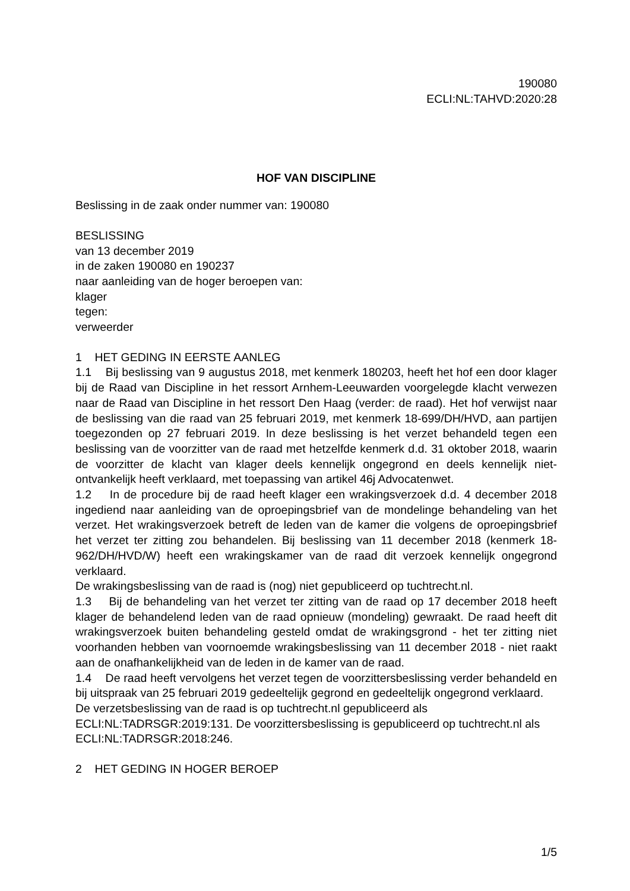190080
ECLI:NL:TAHVD:2020:28
HOF VAN DISCIPLINE
Beslissing in de zaak onder nummer van: 190080
BESLISSING
van 13 december 2019
in de zaken 190080 en 190237
naar aanleiding van de hoger beroepen van:
klager
tegen:
verweerder
1 HET GEDING IN EERSTE AANLEG
1.1 Bij beslissing van 9 augustus 2018, met kenmerk 180203, heeft het hof een door klager bij de Raad van Discipline in het ressort Arnhem-Leeuwarden voorgelegde klacht verwezen naar de Raad van Discipline in het ressort Den Haag (verder: de raad). Het hof verwijst naar de beslissing van die raad van 25 februari 2019, met kenmerk 18-699/DH/HVD, aan partijen toegezonden op 27 februari 2019. In deze beslissing is het verzet behandeld tegen een beslissing van de voorzitter van de raad met hetzelfde kenmerk d.d. 31 oktober 2018, waarin de voorzitter de klacht van klager deels kennelijk ongegrond en deels kennelijk niet-ontvankelijk heeft verklaard, met toepassing van artikel 46j Advocatenwet.
1.2 In de procedure bij de raad heeft klager een wrakingsverzoek d.d. 4 december 2018 ingediend naar aanleiding van de oproepingsbrief van de mondelinge behandeling van het verzet. Het wrakingsverzoek betreft de leden van de kamer die volgens de oproepingsbrief het verzet ter zitting zou behandelen. Bij beslissing van 11 december 2018 (kenmerk 18-962/DH/HVD/W) heeft een wrakingskamer van de raad dit verzoek kennelijk ongegrond verklaard.
De wrakingsbeslissing van de raad is (nog) niet gepubliceerd op tuchtrecht.nl.
1.3 Bij de behandeling van het verzet ter zitting van de raad op 17 december 2018 heeft klager de behandelend leden van de raad opnieuw (mondeling) gewraakt. De raad heeft dit wrakingsverzoek buiten behandeling gesteld omdat de wrakingsgrond - het ter zitting niet voorhanden hebben van voornoemde wrakingsbeslissing van 11 december 2018 - niet raakt aan de onafhankelijkheid van de leden in de kamer van de raad.
1.4 De raad heeft vervolgens het verzet tegen de voorzittersbeslissing verder behandeld en bij uitspraak van 25 februari 2019 gedeeltelijk gegrond en gedeeltelijk ongegrond verklaard.
De verzetsbeslissing van de raad is op tuchtrecht.nl gepubliceerd als ECLI:NL:TADRSGR:2019:131. De voorzittersbeslissing is gepubliceerd op tuchtrecht.nl als ECLI:NL:TADRSGR:2018:246.
2 HET GEDING IN HOGER BEROEP
1/5